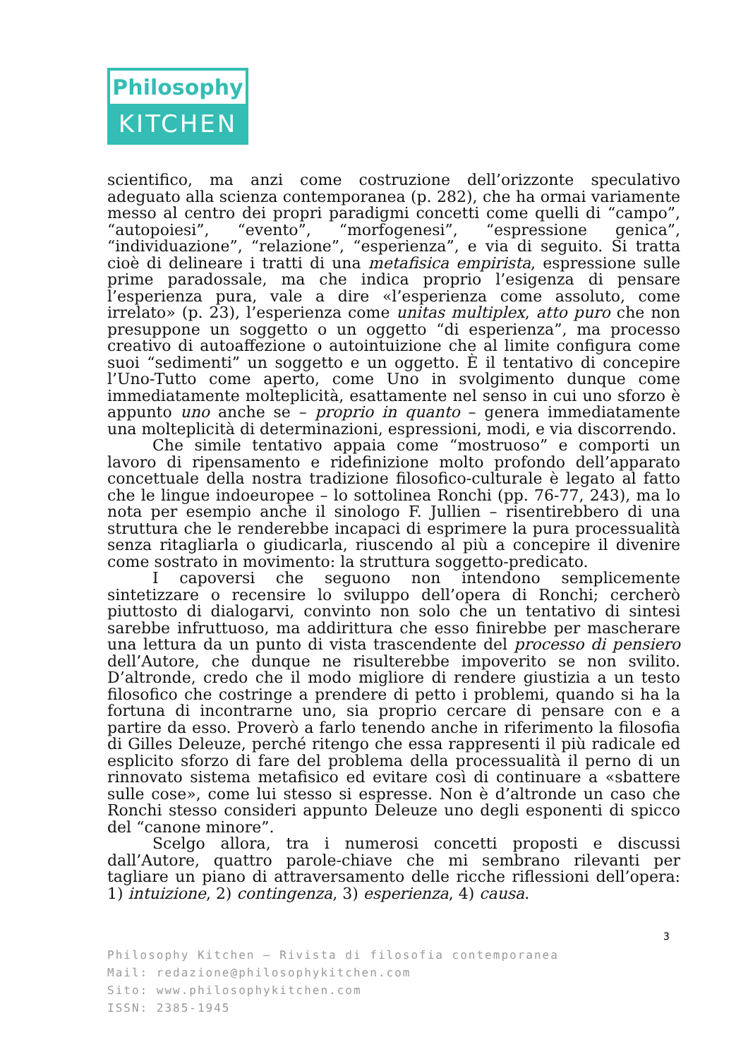Philosophy
KITCHEN
scientifico, ma anzi come costruzione dell’orizzonte speculativo adeguato alla scienza contemporanea (p. 282), che ha ormai variamente messo al centro dei propri paradigmi concetti come quelli di “campo”, “autopoiesi”, “evento”, “morfogenesi”, “espressione genica”, “individuazione”, “relazione”, “esperienza”, e via di seguito. Si tratta cioè di delineare i tratti di una metafisica empirista, espressione sulle prime paradossale, ma che indica proprio l’esigenza di pensare l’esperienza pura, vale a dire «l’esperienza come assoluto, come irrelato» (p. 23), l’esperienza come unitas multiplex, atto puro che non presuppone un soggetto o un oggetto “di esperienza”, ma processo creativo di autoaffezione o autointuizione che al limite configura come suoi “sedimenti” un soggetto e un oggetto. È il tentativo di concepire l’Uno-Tutto come aperto, come Uno in svolgimento dunque come immediatamente molteplicità, esattamente nel senso in cui uno sforzo è appunto uno anche se – proprio in quanto – genera immediatamente una molteplicità di determinazioni, espressioni, modi, e via discorrendo.
Che simile tentativo appaia come “mostruoso” e comporti un lavoro di ripensamento e ridefinizione molto profondo dell’apparato concettuale della nostra tradizione filosofico-culturale è legato al fatto che le lingue indoeuropee – lo sottolinea Ronchi (pp. 76-77, 243), ma lo nota per esempio anche il sinologo F. Jullien – risentirebbero di una struttura che le renderebbe incapaci di esprimere la pura processualità senza ritagliarla o giudicarla, riuscendo al più a concepire il divenire come sostrato in movimento: la struttura soggetto-predicato.
I capoversi che seguono non intendono semplicemente sintetizzare o recensire lo sviluppo dell’opera di Ronchi; cercherò piuttosto di dialogarvi, convinto non solo che un tentativo di sintesi sarebbe infruttuoso, ma addirittura che esso finirebbe per mascherare una lettura da un punto di vista trascendente del processo di pensiero dell’Autore, che dunque ne risulterebbe impoverito se non svilito. D’altronde, credo che il modo migliore di rendere giustizia a un testo filosofico che costringe a prendere di petto i problemi, quando si ha la fortuna di incontrarne uno, sia proprio cercare di pensare con e a partire da esso. Proverò a farlo tenendo anche in riferimento la filosofia di Gilles Deleuze, perché ritengo che essa rappresenti il più radicale ed esplicito sforzo di fare del problema della processualità il perno di un rinnovato sistema metafisico ed evitare così di continuare a «sbattere sulle cose», come lui stesso si espresse. Non è d’altronde un caso che Ronchi stesso consideri appunto Deleuze uno degli esponenti di spicco del “canone minore”.
Scelgo allora, tra i numerosi concetti proposti e discussi dall’Autore, quattro parole-chiave che mi sembrano rilevanti per tagliare un piano di attraversamento delle ricche riflessioni dell’opera: 1) intuizione, 2) contingenza, 3) esperienza, 4) causa.
3
Philosophy Kitchen – Rivista di filosofia contemporanea
Mail: redazione@philosophykitchen.com
Sito: www.philosophykitchen.com
ISSN: 2385-1945